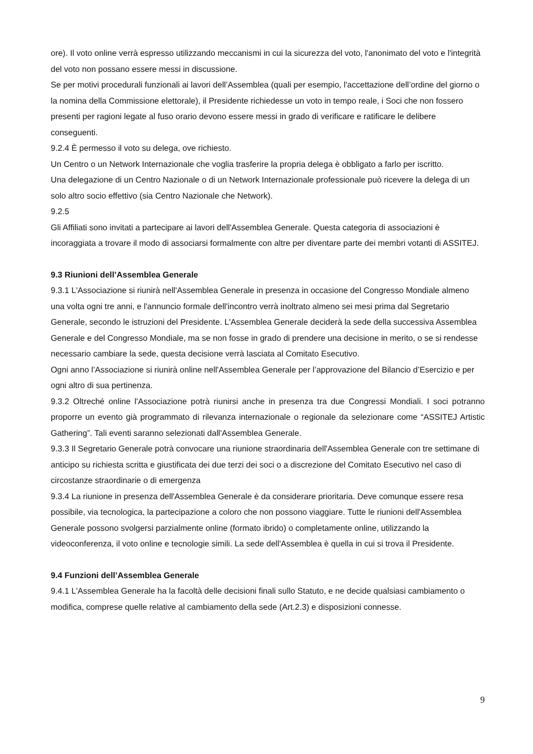ore). Il voto online verrà espresso utilizzando meccanismi in cui la sicurezza del voto, l'anonimato del voto e l'integrità del voto non possano essere messi in discussione.
Se per motivi procedurali funzionali ai lavori dell’Assemblea (quali per esempio, l'accettazione dell’ordine del giorno o la nomina della Commissione elettorale), il Presidente richiedesse un voto in tempo reale, i Soci che non fossero presenti per ragioni legate al fuso orario devono essere messi in grado di verificare e ratificare le delibere conseguenti.
9.2.4 È permesso il voto su delega, ove richiesto.
Un Centro o un Network Internazionale che voglia trasferire la propria delega è obbligato a farlo per iscritto.
Una delegazione di un Centro Nazionale o di un Network Internazionale professionale può ricevere la delega di un solo altro socio effettivo (sia Centro Nazionale che Network).
9.2.5
Gli Affiliati sono invitati a partecipare ai lavori dell'Assemblea Generale. Questa categoria di associazioni è incoraggiata a trovare il modo di associarsi formalmente con altre per diventare parte dei membri votanti di ASSITEJ.
9.3 Riunioni dell’Assemblea Generale
9.3.1 L'Associazione si riunirà nell'Assemblea Generale in presenza in occasione del Congresso Mondiale almeno una volta ogni tre anni, e l'annuncio formale dell'incontro verrà inoltrato almeno sei mesi prima dal Segretario Generale, secondo le istruzioni del Presidente. L'Assemblea Generale deciderà la sede della successiva Assemblea Generale e del Congresso Mondiale, ma se non fosse in grado di prendere una decisione in merito, o se si rendesse necessario cambiare la sede, questa decisione verrà lasciata al Comitato Esecutivo.
Ogni anno l’Associazione si riunirà online nell'Assemblea Generale per l’approvazione del Bilancio d’Esercizio e per ogni altro di sua pertinenza.
9.3.2 Oltreché online l'Associazione potrà riunirsi anche in presenza tra due Congressi Mondiali. I soci potranno proporre un evento già programmato di rilevanza internazionale o regionale da selezionare come “ASSITEJ Artistic Gathering”. Tali eventi saranno selezionati dall'Assemblea Generale.
9.3.3 Il Segretario Generale potrà convocare una riunione straordinaria dell'Assemblea Generale con tre settimane di anticipo su richiesta scritta e giustificata dei due terzi dei soci o a discrezione del Comitato Esecutivo nel caso di circostanze straordinarie o di emergenza
9.3.4 La riunione in presenza dell'Assemblea Generale è da considerare prioritaria. Deve comunque essere resa possibile, via tecnologica, la partecipazione a coloro che non possono viaggiare. Tutte le riunioni dell'Assemblea Generale possono svolgersi parzialmente online (formato ibrido) o completamente online, utilizzando la videoconferenza, il voto online e tecnologie simili. La sede dell'Assemblea è quella in cui si trova il Presidente.
9.4 Funzioni dell’Assemblea Generale
9.4.1 L'Assemblea Generale ha la facoltà delle decisioni finali sullo Statuto, e ne decide qualsiasi cambiamento o modifica, comprese quelle relative al cambiamento della sede (Art.2.3) e disposizioni connesse.
9